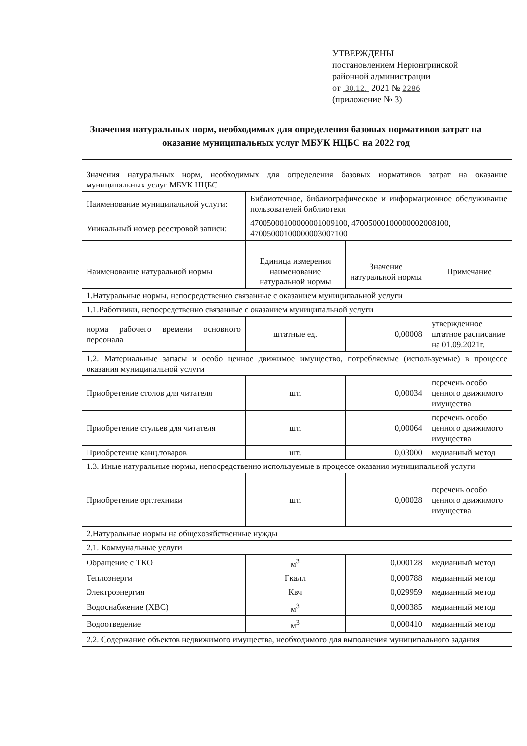УТВЕРЖДЕНЫ
постановлением Нерюнгринской
районной администрации
от 30.12. 2021 № 2286
(приложение № 3)
Значения натуральных норм, необходимых для определения базовых нормативов затрат на оказание муниципальных услуг МБУК НЦБС на 2022 год
| Значения натуральных норм, необходимых для определения базовых нормативов затрат на оказание муниципальных услуг МБУК НЦБС | | | |
| Наименование муниципальной услуги: | Библиотечное, библиографическое и информационное обслуживание пользователей библиотеки | | |
| Уникальный номер реестровой записи: | 47005000100000001009100, 47005000100000002008100, 47005000100000003007100 | | |
| Наименование натуральной нормы | Единица измерения наименование натуральной нормы | Значение натуральной нормы | Примечание |
| 1.Натуральные нормы, непосредственно связанные с оказанием муниципальной услуги | | | |
| 1.1.Работники, непосредственно связанные с оказанием муниципальной услуги | | | |
| норма рабочего времени основного персонала | штатные ед. | 0,00008 | утвержденное штатное расписание на 01.09.2021г. |
| 1.2. Материальные запасы и особо ценное движимое имущество, потребляемые (используемые) в процессе оказания муниципальной услуги | | | |
| Приобретение столов для читателя | шт. | 0,00034 | перечень особо ценного движимого имущества |
| Приобретение стульев для читателя | шт. | 0,00064 | перечень особо ценного движимого имущества |
| Приобретение канц.товаров | шт. | 0,03000 | медианный метод |
| 1.3. Иные натуральные нормы, непосредственно используемые в процессе оказания муниципальной услуги | | | |
| Приобретение орг.техники | шт. | 0,00028 | перечень особо ценного движимого имущества |
| 2.Натуральные нормы на общехозяйственные нужды | | | |
| 2.1. Коммунальные услуги | | | |
| Обращение с ТКО | м<sup>3</sup> | 0,000128 | медианный метод |
| Теплоэнерги | Гкалл | 0,000788 | медианный метод |
| Электроэнергия | Квч | 0,029959 | медианный метод |
| Водоснабжение (ХВС) | м<sup>3</sup> | 0,000385 | медианный метод |
| Водоотведение | м<sup>3</sup> | 0,000410 | медианный метод |
| 2.2. Содержание объектов недвижимого имущества, необходимого для выполнения муниципального задания | | | |